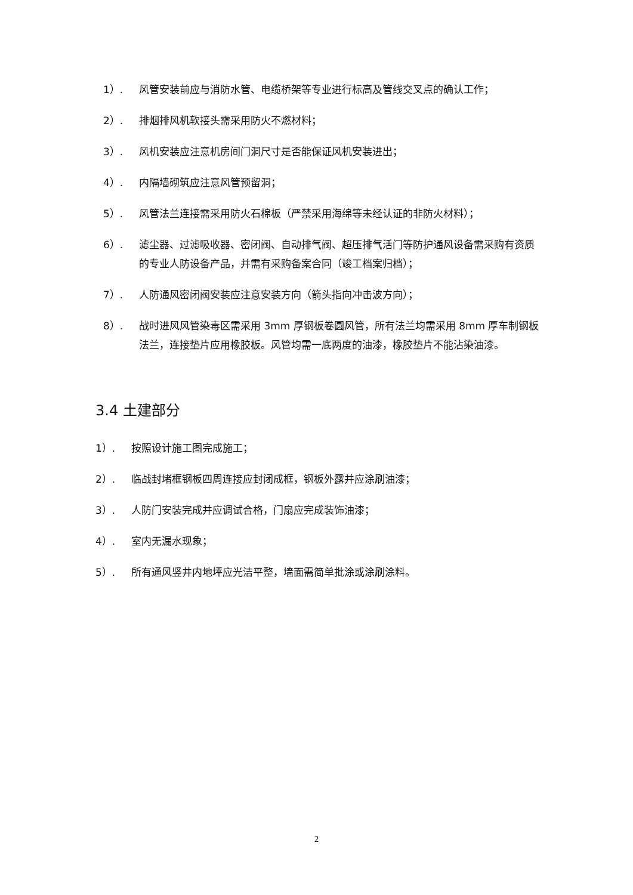1）. 风管安装前应与消防水管、电缆桥架等专业进行标高及管线交叉点的确认工作；
2）. 排烟排风机软接头需采用防火不燃材料；
3）. 风机安装应注意机房间门洞尺寸是否能保证风机安装进出；
4）. 内隔墙砌筑应注意风管预留洞；
5）. 风管法兰连接需采用防火石棉板（严禁采用海绵等未经认证的非防火材料）；
6）. 滤尘器、过滤吸收器、密闭阀、自动排气阀、超压排气活门等防护通风设备需采购有资质的专业人防设备产品，并需有采购备案合同（竣工档案归档）；
7）. 人防通风密闭阀安装应注意安装方向（箭头指向冲击波方向）；
8）. 战时进风风管染毒区需采用 3mm 厚钢板卷圆风管，所有法兰均需采用 8mm 厚车制钢板法兰，连接垫片应用橡胶板。风管均需一底两度的油漆，橡胶垫片不能沾染油漆。
3.4 土建部分
1）. 按照设计施工图完成施工；
2）. 临战封堵框钢板四周连接应封闭成框，钢板外露并应涂刷油漆；
3）. 人防门安装完成并应调试合格，门扇应完成装饰油漆；
4）. 室内无漏水现象；
5）. 所有通风竖井内地坪应光洁平整，墙面需简单批涂或涂刷涂料。
2